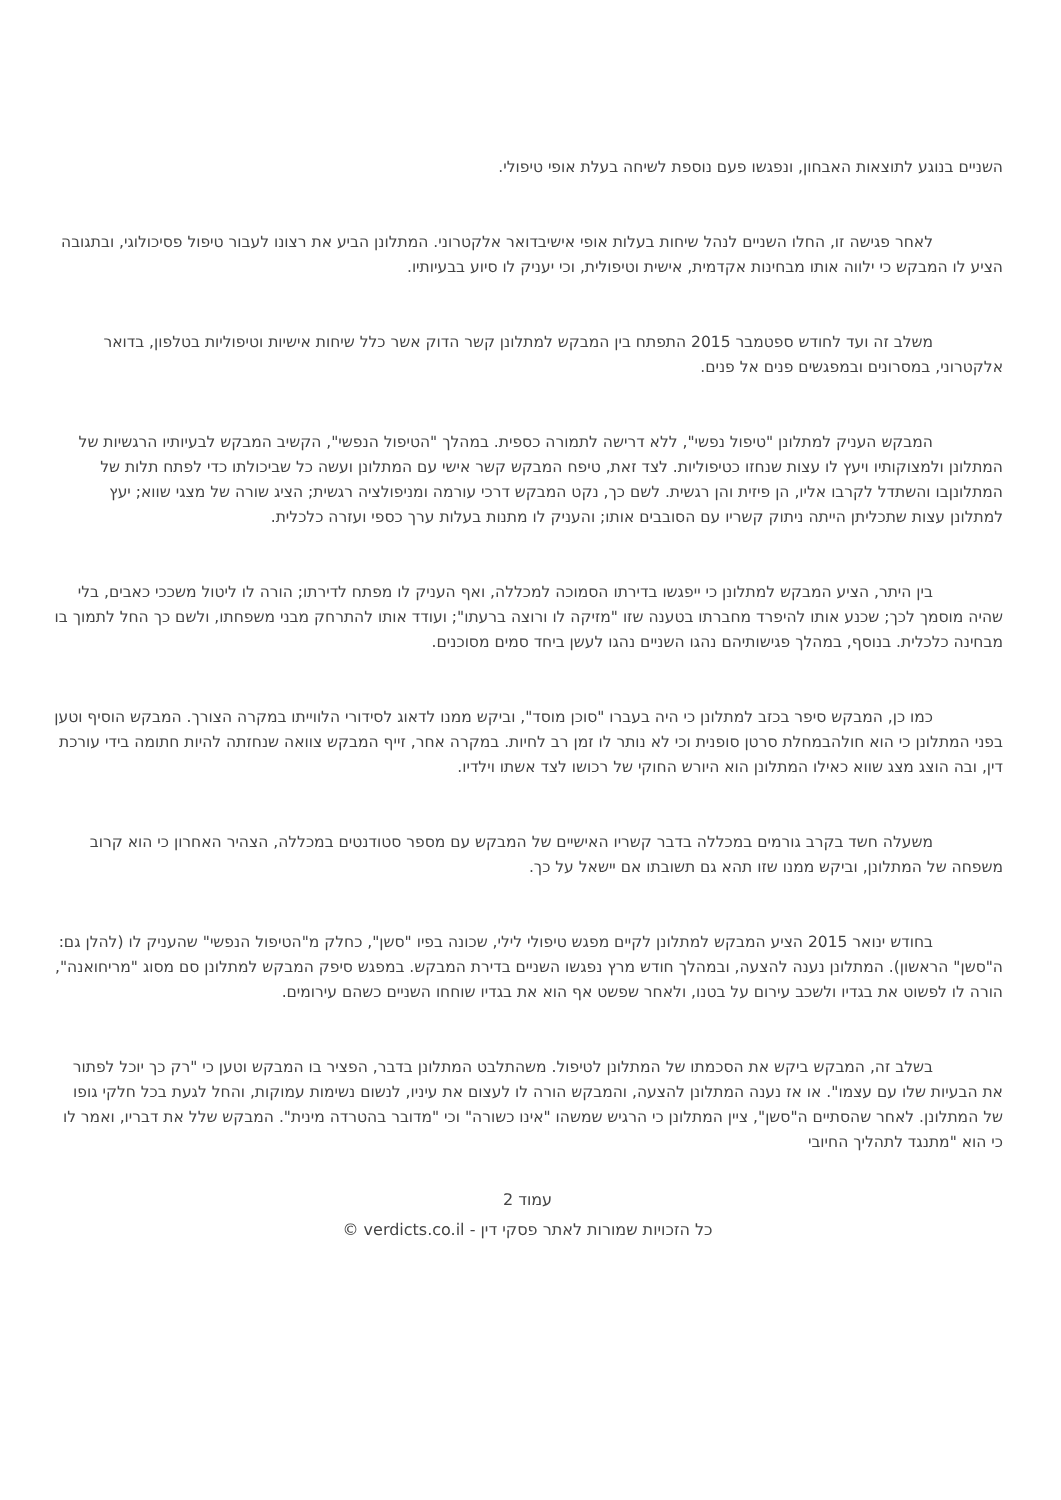השניים בנוגע לתוצאות האבחון, ונפגשו פעם נוספת לשיחה בעלת אופי טיפולי.
לאחר פגישה זו, החלו השניים לנהל שיחות בעלות אופי אישיבדואר אלקטרוני. המתלונן הביע את רצונו לעבור טיפול פסיכולוגי, ובתגובה הציע לו המבקש כי ילווה אותו מבחינות אקדמית, אישית וטיפולית, וכי יעניק לו סיוע בבעיותיו.
משלב זה ועד לחודש ספטמבר 2015 התפתח בין המבקש למתלונן קשר הדוק אשר כלל שיחות אישיות וטיפוליות בטלפון, בדואר אלקטרוני, במסרונים ובמפגשים פנים אל פנים.
המבקש העניק למתלונן "טיפול נפשי", ללא דרישה לתמורה כספית. במהלך "הטיפול הנפשי", הקשיב המבקש לבעיותיו הרגשיות של המתלונן ולמצוקותיו ויעץ לו עצות שנחזו כטיפוליות. לצד זאת, טיפח המבקש קשר אישי עם המתלונן ועשה כל שביכולתו כדי לפתח תלות של המתלונןבו והשתדל לקרבו אליו, הן פיזית והן רגשית. לשם כך, נקט המבקש דרכי עורמה ומניפולציה רגשית; הציג שורה של מצגי שווא; יעץ למתלונן עצות שתכליתן הייתה ניתוק קשריו עם הסובבים אותו; והעניק לו מתנות בעלות ערך כספי ועזרה כלכלית.
בין היתר, הציע המבקש למתלונן כי ייפגשו בדירתו הסמוכה למכללה, ואף העניק לו מפתח לדירתו; הורה לו ליטול משככי כאבים, בלי שהיה מוסמך לכך; שכנע אותו להיפרד מחברתו בטענה שזו "מזיקה לו ורוצה ברעתו"; ועודד אותו להתרחק מבני משפחתו, ולשם כך החל לתמוך בו מבחינה כלכלית. בנוסף, במהלך פגישותיהם נהגו השניים נהגו לעשן ביחד סמים מסוכנים.
כמו כן, המבקש סיפר בכזב למתלונן כי היה בעברו "סוכן מוסד", וביקש ממנו לדאוג לסידורי הלווייתו במקרה הצורך. המבקש הוסיף וטען בפני המתלונן כי הוא חולהבמחלת סרטן סופנית וכי לא נותר לו זמן רב לחיות. במקרה אחר, זייף המבקש צוואה שנחזתה להיות חתומה בידי עורכת דין, ובה הוצג מצג שווא כאילו המתלונן הוא היורש החוקי של רכושו לצד אשתו וילדיו.
משעלה חשד בקרב גורמים במכללה בדבר קשריו האישיים של המבקש עם מספר סטודנטים במכללה, הצהיר האחרון כי הוא קרוב משפחה של המתלונן, וביקש ממנו שזו תהא גם תשובתו אם יישאל על כך.
בחודש ינואר 2015 הציע המבקש למתלונן לקיים מפגש טיפולי לילי, שכונה בפיו "סשן", כחלק מ"הטיפול הנפשי" שהעניק לו (להלן גם: ה"סשן" הראשון). המתלונן נענה להצעה, ובמהלך חודש מרץ נפגשו השניים בדירת המבקש. במפגש סיפק המבקש למתלונן סם מסוג "מריחואנה", הורה לו לפשוט את בגדיו ולשכב עירום על בטנו, ולאחר שפשט אף הוא את בגדיו שוחחו השניים כשהם עירומים.
בשלב זה, המבקש ביקש את הסכמתו של המתלונן לטיפול. משהתלבט המתלונן בדבר, הפציר בו המבקש וטען כי "רק כך יוכל לפתור את הבעיות שלו עם עצמו". או אז נענה המתלונן להצעה, והמבקש הורה לו לעצום את עיניו, לנשום נשימות עמוקות, והחל לגעת בכל חלקי גופו של המתלונן. לאחר שהסתיים ה"סשן", ציין המתלונן כי הרגיש שמשהו "אינו כשורה" וכי "מדובר בהטרדה מינית". המבקש שלל את דבריו, ואמר לו כי הוא "מתנגד לתהליך החיובי
עמוד 2
כל הזכויות שמורות לאתר פסקי דין - verdicts.co.il ©